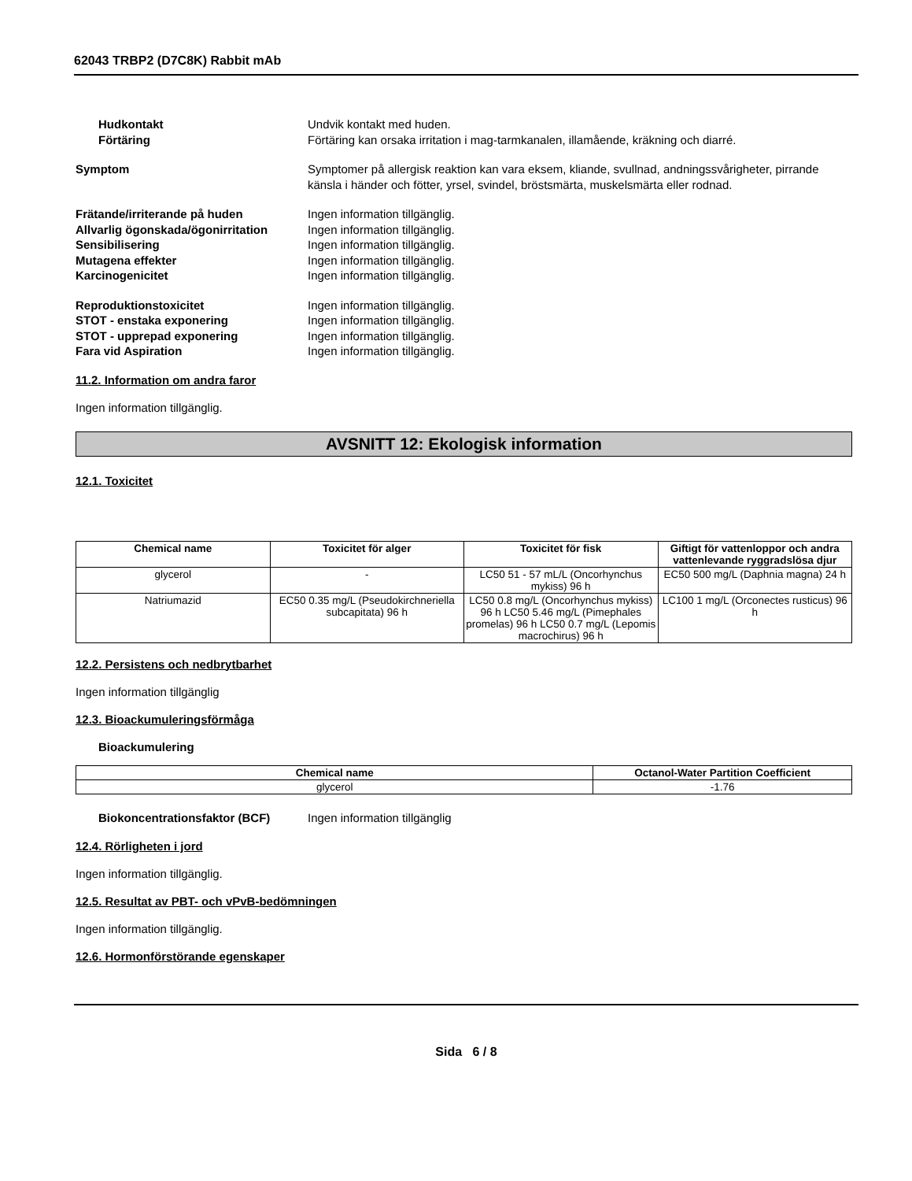62043 TRBP2 (D7C8K) Rabbit mAb
Hudkontakt Undvik kontakt med huden.
Förtäring Förtäring kan orsaka irritation i mag-tarmkanalen, illamående, kräkning och diarré.
Symptom Symptomer på allergisk reaktion kan vara eksem, kliande, svullnad, andningssvårigheter, pirrande känsla i händer och fötter, yrsel, svindel, bröstsmärta, muskelsmärta eller rodnad.
Frätande/irriterande på huden Ingen information tillgänglig.
Allvarlig ögonskada/ögonirritation
Ingen information tillgänglig.
Sensibilisering Ingen information tillgänglig.
Mutagena effekter Ingen information tillgänglig.
Karcinogenicitet Ingen information tillgänglig.
Reproduktionstoxicitet Ingen information tillgänglig.
STOT - enstaka exponering Ingen information tillgänglig.
STOT - upprepad exponering Ingen information tillgänglig.
Fara vid Aspiration Ingen information tillgänglig.
11.2. Information om andra faror
Ingen information tillgänglig.
AVSNITT 12: Ekologisk information
12.1. Toxicitet
| Chemical name | Toxicitet för alger | Toxicitet för fisk | Giftigt för vattenloppor och andra vattenlevande ryggradslösa djur |
| --- | --- | --- | --- |
| glycerol | - | LC50 51 - 57 mL/L (Oncorhynchus mykiss) 96 h | EC50 500 mg/L (Daphnia magna) 24 h |
| Natriumazid | EC50 0.35 mg/L (Pseudokirchneriella subcapitata) 96 h | LC50 0.8 mg/L (Oncorhynchus mykiss) 96 h LC50 5.46 mg/L (Pimephales promelas) 96 h LC50 0.7 mg/L (Lepomis macrochirus) 96 h | LC100 1 mg/L (Orconectes rusticus) 96 h |
12.2. Persistens och nedbrytbarhet
Ingen information tillgänglig
12.3. Bioackumuleringsförmåga
Bioackumulering
| Chemical name | Octanol-Water Partition Coefficient |
| --- | --- |
| glycerol | -1.76 |
Biokoncentrationsfaktor (BCF) Ingen information tillgänglig
12.4. Rörligheten i jord
Ingen information tillgänglig.
12.5. Resultat av PBT- och vPvB-bedömningen
Ingen information tillgänglig.
12.6. Hormonförstörande egenskaper
Sida 6 / 8